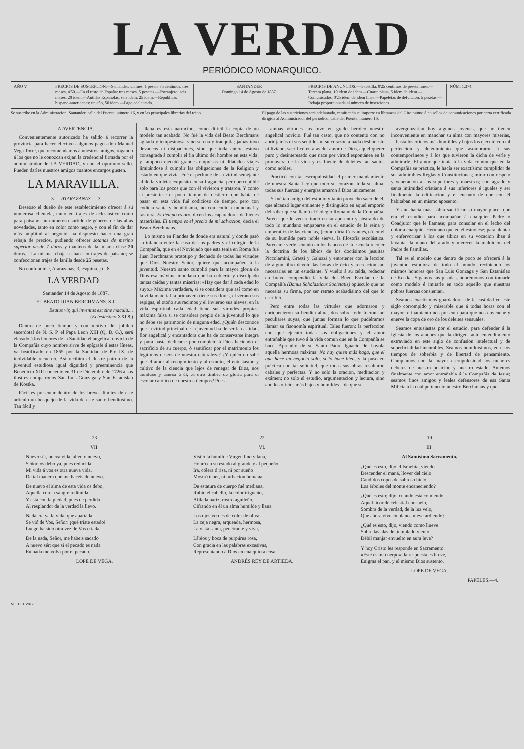LA VERDAD
PERIÓDICO MONARQUICO.
AÑO V. PRECIOS DE SUSCRICION.—Santander: un mes, 1 peseta 75 céntimos: tres meses, 4'50.—En el resto de España: tres meses, 5 pesetas.—Extranjero: seis meses, 20 idem.—Antillas Españolas: seis idem, 25 idem.—Repúblicas hispano-americanas: un año, 50 idem.—Pago adelantado.
SANTANDER
Domingo 14 de Agosto de 1887.
PRECIOS DE ANUNCIOS.—Gacetilla, 0'25 céntimos de peseta línea.—Tercera plana, 10 idem de idem.—Cuarta plana, 5 idem de idem.—Comunicados, 0'25 idem de idem línea.—Papeletas de defuncion, 5 pesetas.—Rebaja proporcionada al número de inserciones.
NÚM. 1.374.
Se suscribe en la Administracion, Santander, calle del Puente, número 16, y en las principales librerías del reino.
El pago de las suscriciones será adelantado, remitiendo su importe en libranzas del Giro mútuo ó en sellos de comunicaciones por carta certificada dirigida al Administrador del periódico, calle del Puente, número 16.
ADVERTENCIA.
Convenientemente autorizado ha salido á recorrer la provincia para hacer efectivos algunos pagos don Manuel Vega Torre, que recomendamos á nuestros amigos, rogando á los que no le conozcan exijan la credencial firmada por el administrador de LA VERDAD, y con el oportuno sello. Pueden darles nuestros amigos cuantos encargos gusten.
LA MARAVILLA.
3 — ATARAZANAS — 3
Deseoso el dueño de este establecimiento ofrecer á sú numerosa clientela, tanto en trajes de eclesiástico como para paisano, un numeroso surtido de géneros de las altas novedades, tanto en color como negro, y con el fin de dar más amplitud al negocio, ha dispuesto hacer una gran rebaja de precios, pudiendo ofrecer sotanas de merino superior desde 7 duros y manteos de la misma clase 20 duros.—La misma rebaja se hace en trajes de paisano; se confeccionan trajes de lanilla desde 25 pesetas.
No confundirse, Atarazanas, 3, esquina. j d. 8
LA VERDAD
Santander 14 de Agosto de 1887.
EL BEATO JUAN BERCHMANS. S J.
Beatus vir, qui inventus est sine macula....
(Eclesiástico XXI 8.)
Dentro de poco tiempo y con motivo del jubileo sacerdotal de N. S. P. el Papa Leon XIII (Q. D. G.), será elevado á los honores de la Santidad el angelical novicio de la Compañía cuyo nombre sirve de epígrafe á estas líneas, ya beatificado en 1865 por la Santidad de Pio IX, de inolvidable recuerdo. Así recibirá el ilustre patron de la juventud estudiosa igual dignidad y preeminencia que Benedicto XIII concedió en 31 de Diciembre de 1726 á sus ilustres compatronos San Luis Gonzaga y San Estanislao de Kostka.
Fácil es presentar dentro de los breves límites de este artículo un bosquejo de la vida de este santo benditísimo. Tan fácil y
llana es esta narracion, como difícil la copia de un modelo tan acabado. No fué la vida del Beato Berchmans agitada y tempestuosa, sino serena y tranquila; jamás tuvo devaneos ni disipaciones, sino que toda entera estuvo consagrada á cumplir el fin último del hombre en esta vida; y tampoco ejecutó grandes empresas ni dilatados viajes limitándose á cumplir las obligaciones de la Religion y estado en que vivia. Fué el perfume de su virtud semejante al de la violeta: exquisito en su fragancia, pero perceptible solo para los pocos que con él vivieron y trataron. Y como si presintiese el poco tiempo de destierro que habia de pasar en esta vida fué codicioso de tiempo, pero con codicia santa y benditísima, no con codicia mundanal y rastrera. El tiempo es oro, dicen los acaparadores de bienes materiales. El tiempo es el precio de mi salvacion, decia el Beato Berchmans.
Lo mismo en Flandes de donde era natural y donde pasó su infancia entre la casa de sus padres y el colegio de la Compañía, que en el Noviciado que esta tenia en Roma fué Juan Berchmans prototipo y dechado de todas las virtudes que Dios Nuestro Señor, quiere que acompañen á la juventud. Nuestro santo cumplió para la mayor gloria de Dios esa máxima mundana que ha cubierto y disculpado tantas caidas y tantas miserias: «Hay que dar á cada edad lo suyo.» Máxima verdadera, si se considera que así como en la vida material la primavera tiene sus flores, el verano sus espigas, el otoño sus racimos y el invierno sus nieves; en la vida espiritual cada edad tiene sus virtudes propias: máxima falsa si se considera propio de la juventud lo que no debe ser patrimonio de ninguna edad. ¿Quién desconoce que la virtud principal de la juventud ha de ser la castidad, flor angelical y encantadora que ha de conservarse íntegra y pura hasta dedicarse por completo á Dios haciendo el sacrificio de su cuerpo, ó santificar por el matrimonio los legítimos deseos de nuestra naturaleza? ¿Y quién no sabe que el amor al recogimiento y al estudio, el entusiasmo y cultivo de la ciencia que lejos de renegar de Dios, nos conduce y acerca á él, es otro timbre de gloria para el escolar católico de nuestros tiempos? Pues
ambas virtudes las tuvo en grado heróico nuestro angelical novicio. Fué tan casto, que no contento con no abrir jamás ni sus sentidos ni su corazon á nada deshonesto ni liviano, sacrificó en aras del amor de Dios, aquel querer puro y desinteresado que nace por virtud espontánea en la primavera de la vida y es fuente de deleites tan santos como nobles.
Practicó con tal escrupulosidad el primer mandamiento de nuestra Santa Ley que todo su corazon, toda su alma, todas sus fuerzas y energías amaron á Dios únicamente.
Y fué tan amigo del estudio y tanto provecho sacó de él, que alcanzó lugar eminente y distinguido en aquel emporio del saber que se llamó el Colegio Romano de la Compañía. Parece que le veo retirado en su aposento y abstraido de todo lo mundano empaparse en el estudio de la reina y emperatriz de las ciencias, (como diria Cervantes,) ó en el de su humilde pero noble sierva, la filosofía escolástica. Paréceme verle sentado en los bancos de la escuela recojer la doctrina de los lábios de los doctísimos jesuitas Piccolamini, Grassi y Galuzzi y entretener con la leccion de algun libro devoto las horas de ócio y recreacion tan necesarias en un estudiante. Y vuelto á su celda, redactar en breve compendio la vida del Buen Escolar de la Compañía (Bonus Scholasticus Societatis) opúsculo que no necesita su firma, por ser retrato acabadísimo del que lo escribió.
Pero entre todas las virtudes que adornaron y enriquecieron su bendita alma, dos sobre todo fueron tan peculiares suyas, que juntas forman lo que pudiéramos llamar su fisonomía espiritual. Tales fueron: la perfeccion con que ejecutó todas sus obligaciones y el amor entrañable que tuvo á la vida comun que en la Compañía se hace. Aprendió de su Santo Padre Ignacio de Loyola aquella hermosa máxima: No hay quien más haga, que el que hace un negocio solo, si lo hace bien, y la puso en práctica con tal solicitud, que todas sus obras resultaron cabales y perfectas. Y no solo la oracion, meditacion y exámen; no solo el estudio, argumentacion y lectura, sino aun los oficios más bajos y humildes—de que se
avergonzarian hoy algunos jóvenes, que no tienen inconveniente en manchar su alma con mayores miserias,—hasta los oficios más humildes y bajos los ejecutó con tal perfeccion y detenimiento que asombraron á sus contemporáneos y á los que tuvieron la dicha de verle y admirarle. El amor que tenia á la vida comun que en la Compañía se practica, le hacía ser exactísimo cumplidor de sus admirables Reglas y Constituciones; mirar con respeto y veneracion á sus superiores y maestros; con agrado y santa intimidad cristiana á sus inferiores é iguales y ser finalmente la edificacion y el encanto de que con él habitaban en un mismo aposento.
Y aún hacia más: sabia sacrificar su mayor placer que era el estudio para acompañar á cualquier Padre ó Coadjutor que le llamase; para consolar en el lecho del dolor á cualquier Hermano que en él estuviese; para alentar y enfervorizar á los que tibios en su vocacion iban á levantar la mano del arado y merecer la maldicion del Padre de Familias.
Tal es el modelo que dentro de poco se ofrecerá á la juventud estudiosa de todo el mundo, recibiendo los mismos honores que San Luis Gonzaga y San Estanislao de Kostka. Sigamos sus pisadas, honrémonos con tomarle como modelo é imitarle en todo aquello que nuestras pobres fuerzas consientan.
Seamos exactísimos guardadores de la castidad en este siglo corrompido y miserable que á todas horas con el mayor refinamiento nos presenta para que nos envenene y enerve la copa de oro de los deleites sensuales.
Seamos entusiastas por el estudio, para defender á la Iglesia de los ataques que la dirigen tanto entendimiento extraviado en este siglo de confusion intelectual y de superficialidad incurables. Seamos humildísimos, en estos tiempos de soberbia y de libertad de pensamiento. Cumplamos con la mayor escrupulosidad los menores deberes de nuestra posicion y nuestro estado. Amemos finalmente con amor entrañable á la Compañía de Jesus; seamos finos amigos y leales defensores de esa Santa Milicia á la cual perteneció nuestro Berchmans y que
—23—
VII.
Nuevo sér, nueva vida, aliento nuevo,
Señor, os debo ya, pues reducida
Mi vida á vos es otra nueva vida,
De tal manera que me haceis de nuevo.
De nuevo el alma de esta vida os debo,
Aquella con la sangre redimida,
Y esta con la piedad, pues de perdida
Al resplandor de la verdad la llevo.
Nada era ya la vida, que apartada
Se vió de Vos, Señor: ¡qué triste estado!
Luego ha sido otra vez de Vos criada.
De la nada, Señor, me habeis sacado
A nuevo sér; que si el pecado es nada
En nada me volví por el pecado.
LOPE DE VEGA.
—22—
VI.
Vistió la humilde Vírgen lino y lana,
Honró en su estado al grande y al pequeño,
Ira, cólera ó risa, ni por sueño
Mostró tener, ni turbacion humana.
De estatura de cuerpo fué mediana,
Rubio el cabello, la color trigueño,
Afilada nariz, rostro aguileño,
Cifrando en él un alma humilde y llana.
Los ojos verdes de color de oliva,
La ceja negra, arqueada, hermosa,
La vista santa, penetrante y viva,
Lábios y boca de purpúrea rosa,
Con gracia en las palabras excesivas,
Representando á Dios en cualquiera cosa.
ANDRÉS REY DE ARTIEDA.
—19—
III.
Al Santísimo Sacramento.
¿Qué es esto, dijo el Israelita, viendo
Descender el maná, llover del cielo
Cándidos copos de sabroso hielo
Los árboles del monte encaneciendo?
¿Qué es esto; dijo, cuando está comiendo,
Aquel licor de celestial consuelo,
Sombra de la verdad, de la luz velo,
Que ahora vive en blanca nieve ardiendo?
¿Qué es esto, dijo, viendo como llueve
Sobre las alas del templado viento
Débil manjar envuelto en aura leve?
Y hoy Cristo les responde en Sacramento:
«Este es mi cuerpo»: la respuesta es breve,
Enigma el pan, y el mismo Dios sustento.
LOPE DE VEGA.
PAPELES.—4.
M.E.C.D. 2017